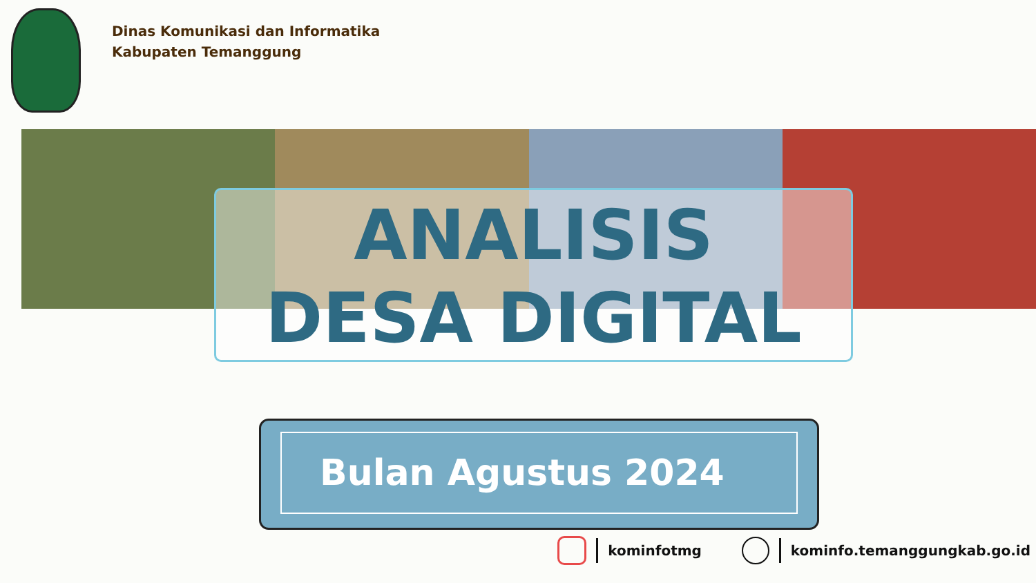Dinas Komunikasi dan Informatika
Kabupaten Temanggung
ANALISIS
DESA DIGITAL
Bulan Agustus 2024
kominfotmg kominfo.temanggungkab.go.id